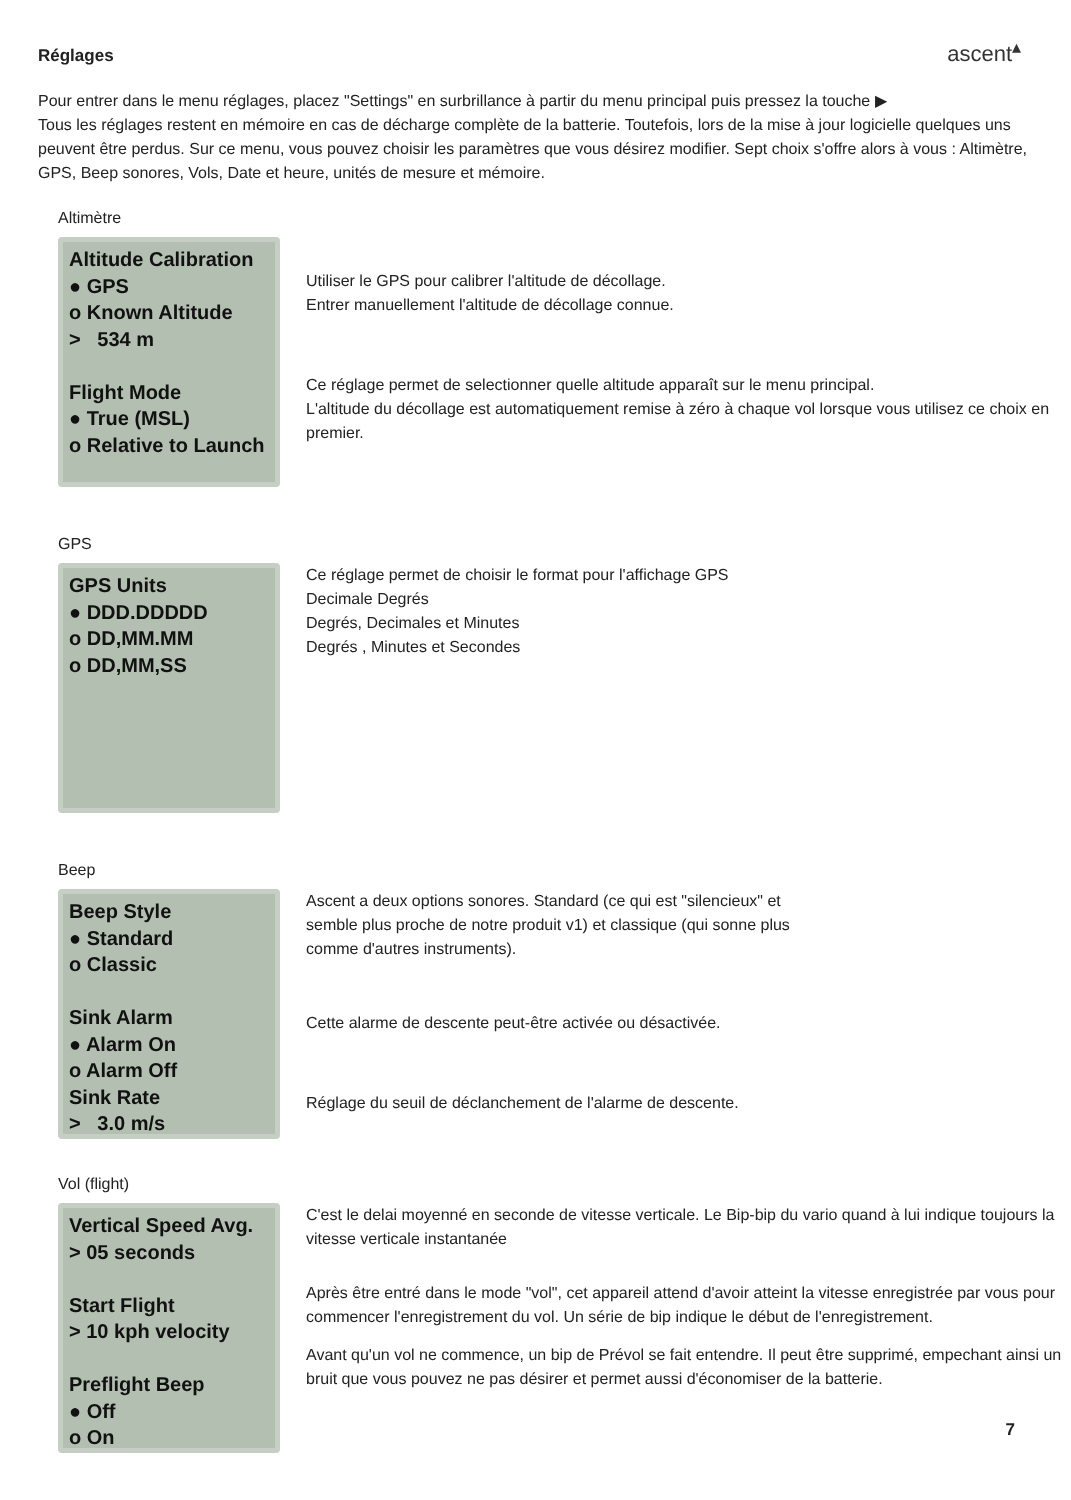Réglages
ascent<sup>▴</sup>
Pour entrer dans le menu réglages, placez "Settings" en surbrillance à partir du menu principal puis pressez la touche ▶
Tous les réglages restent en mémoire en cas de décharge complète de la batterie. Toutefois, lors de la mise à jour logicielle quelques uns peuvent être perdus. Sur ce menu, vous pouvez choisir les paramètres que vous désirez modifier. Sept choix s'offre alors à vous : Altimètre, GPS, Beep sonores, Vols, Date et heure, unités de mesure et mémoire.
Altimètre
Altitude Calibration
● GPS
o Known Altitude
> 534 m
Flight Mode
● True (MSL)
o Relative to Launch
Utiliser le GPS pour calibrer l'altitude de décollage.
Entrer manuellement l'altitude de décollage connue.
Ce réglage permet de selectionner quelle altitude apparaît sur le menu principal.
L'altitude du décollage est automatiquement remise à zéro à chaque vol lorsque vous utilisez ce choix en premier.
GPS
GPS Units
● DDD.DDDDD
o DD,MM.MM
o DD,MM,SS
Ce réglage permet de choisir le format pour l'affichage GPS
Decimale Degrés
Degrés, Decimales et Minutes
Degrés , Minutes et Secondes
Beep
Beep Style
● Standard
o Classic
Sink Alarm
● Alarm On
o Alarm Off
Sink Rate
> 3.0 m/s
Ascent a deux options sonores. Standard (ce qui est "silencieux" et
semble plus proche de notre produit v1) et classique (qui sonne plus
comme d'autres instruments).
Cette alarme de descente peut-être activée ou désactivée.
Réglage du seuil de déclanchement de l'alarme de descente.
Vol (flight)
Vertical Speed Avg.
> 05 seconds
Start Flight
> 10 kph velocity
Preflight Beep
● Off
o On
C'est le delai moyenné en seconde de vitesse verticale. Le Bip-bip du vario quand à lui indique toujours la vitesse verticale instantanée
Après être entré dans le mode "vol", cet appareil attend d'avoir atteint la vitesse enregistrée par vous pour commencer l'enregistrement du vol. Un série de bip indique le début de l'enregistrement.
Avant qu'un vol ne commence, un bip de Prévol se fait entendre. Il peut être supprimé, empechant ainsi un bruit que vous pouvez ne pas désirer et permet aussi d'économiser de la batterie.
7